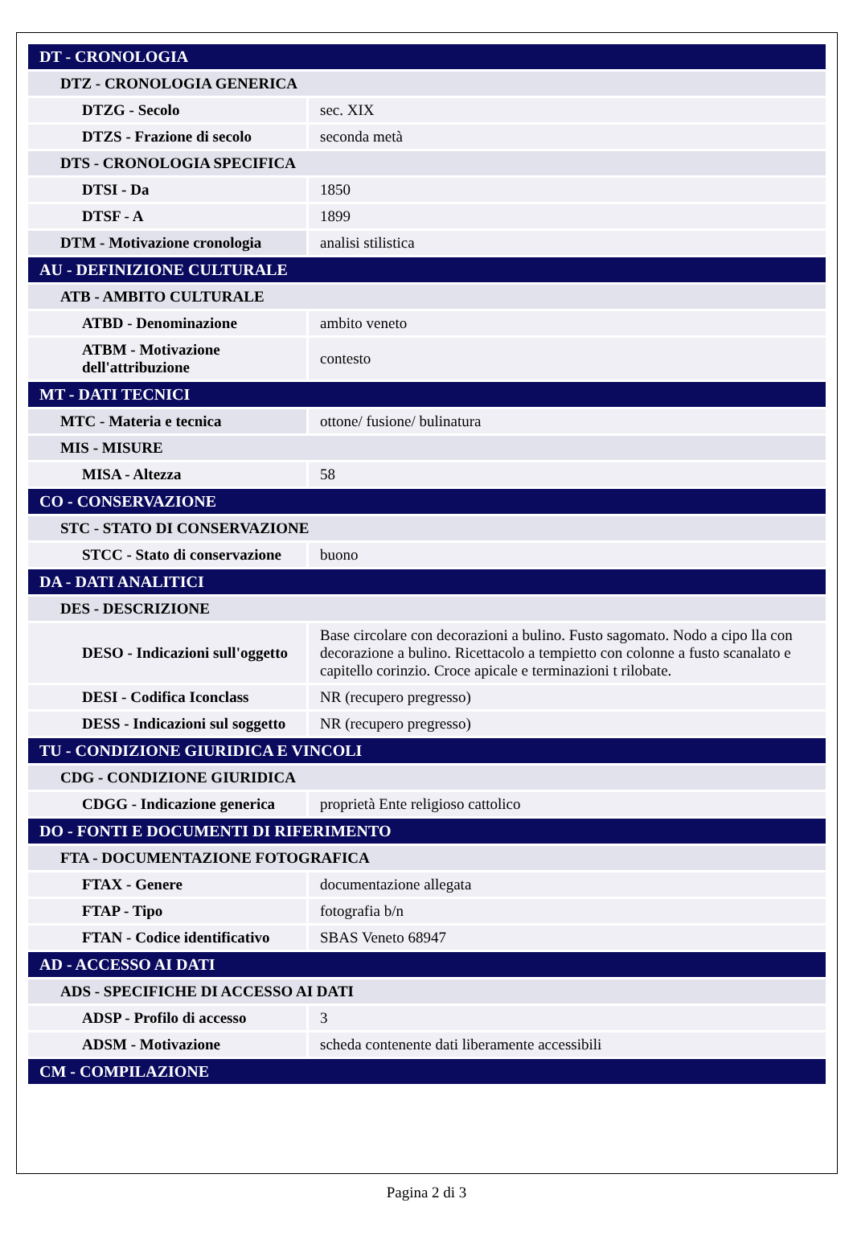| DT - CRONOLOGIA | |
| DTZ - CRONOLOGIA GENERICA | |
| DTZG - Secolo | sec. XIX |
| DTZS - Frazione di secolo | seconda metà |
| DTS - CRONOLOGIA SPECIFICA | |
| DTSI - Da | 1850 |
| DTSF - A | 1899 |
| DTM - Motivazione cronologia | analisi stilistica |
| AU - DEFINIZIONE CULTURALE | |
| ATB - AMBITO CULTURALE | |
| ATBD - Denominazione | ambito veneto |
| ATBM - Motivazione dell'attribuzione | contesto |
| MT - DATI TECNICI | |
| MTC - Materia e tecnica | ottone/ fusione/ bulinatura |
| MIS - MISURE | |
| MISA - Altezza | 58 |
| CO - CONSERVAZIONE | |
| STC - STATO DI CONSERVAZIONE | |
| STCC - Stato di conservazione | buono |
| DA - DATI ANALITICI | |
| DES - DESCRIZIONE | |
| DESO - Indicazioni sull'oggetto | Base circolare con decorazioni a bulino. Fusto sagomato. Nodo a cipo lla con decorazione a bulino. Ricettacolo a tempietto con colonne a fusto scanalato e capitello corinzio. Croce apicale e terminazioni t rilobate. |
| DESI - Codifica Iconclass | NR (recupero pregresso) |
| DESS - Indicazioni sul soggetto | NR (recupero pregresso) |
| TU - CONDIZIONE GIURIDICA E VINCOLI | |
| CDG - CONDIZIONE GIURIDICA | |
| CDGG - Indicazione generica | proprietà Ente religioso cattolico |
| DO - FONTI E DOCUMENTI DI RIFERIMENTO | |
| FTA - DOCUMENTAZIONE FOTOGRAFICA | |
| FTAX - Genere | documentazione allegata |
| FTAP - Tipo | fotografia b/n |
| FTAN - Codice identificativo | SBAS Veneto 68947 |
| AD - ACCESSO AI DATI | |
| ADS - SPECIFICHE DI ACCESSO AI DATI | |
| ADSP - Profilo di accesso | 3 |
| ADSM - Motivazione | scheda contenente dati liberamente accessibili |
| CM - COMPILAZIONE | |
Pagina 2 di 3